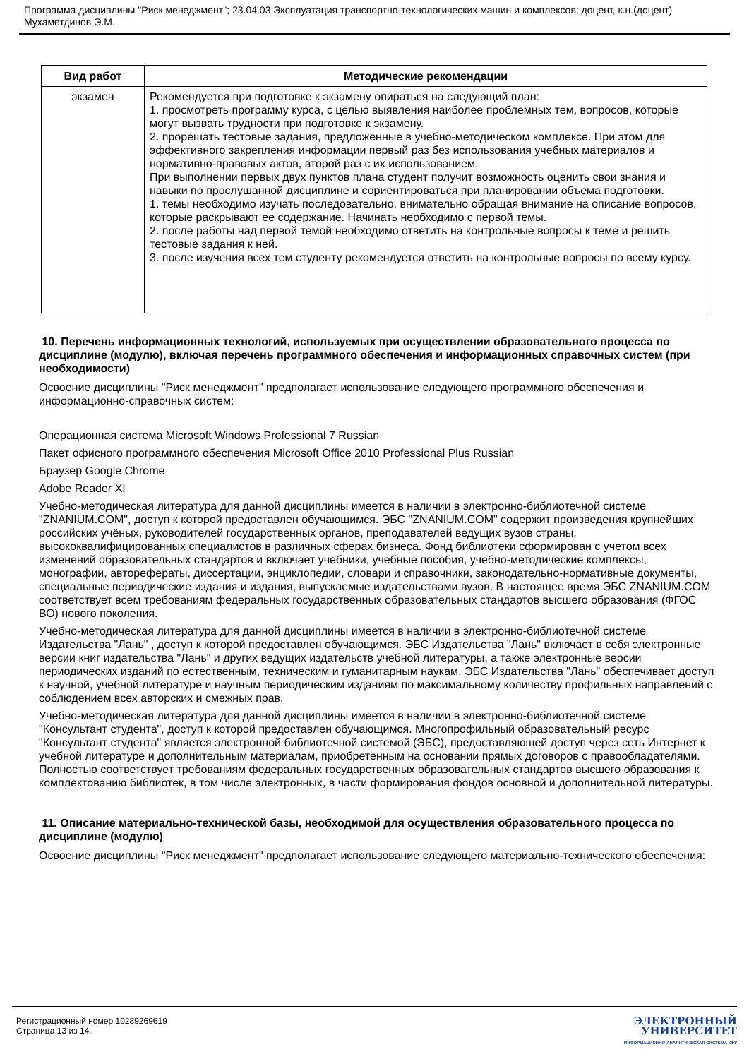Программа дисциплины "Риск менеджмент"; 23.04.03 Эксплуатация транспортно-технологических машин и комплексов; доцент, к.н.(доцент) Мухаметдинов Э.М.
| Вид работ | Методические рекомендации |
| --- | --- |
| экзамен | Рекомендуется при подготовке к экзамену опираться на следующий план: 1. просмотреть программу курса, с целью выявления наиболее проблемных тем, вопросов, которые могут вызвать трудности при подготовке к экзамену. 2. прорешать тестовые задания, предложенные в учебно-методическом комплексе. При этом для эффективного закрепления информации первый раз без использования учебных материалов и нормативно-правовых актов, второй раз с их использованием. При выполнении первых двух пунктов плана студент получит возможность оценить свои знания и навыки по прослушанной дисциплине и сориентироваться при планировании объема подготовки. 1. темы необходимо изучать последовательно, внимательно обращая внимание на описание вопросов, которые раскрывают ее содержание. Начинать необходимо с первой темы. 2. после работы над первой темой необходимо ответить на контрольные вопросы к теме и решить тестовые задания к ней. 3. после изучения всех тем студенту рекомендуется ответить на контрольные вопросы по всему курсу. |
10. Перечень информационных технологий, используемых при осуществлении образовательного процесса по дисциплине (модулю), включая перечень программного обеспечения и информационных справочных систем (при необходимости)
Освоение дисциплины "Риск менеджмент" предполагает использование следующего программного обеспечения и информационно-справочных систем:
Операционная система Microsoft Windows Professional 7 Russian
Пакет офисного программного обеспечения Microsoft Office 2010 Professional Plus Russian
Браузер Google Chrome
Adobe Reader XI
Учебно-методическая литература для данной дисциплины имеется в наличии в электронно-библиотечной системе "ZNANIUM.COM", доступ к которой предоставлен обучающимся. ЭБС "ZNANIUM.COM" содержит произведения крупнейших российских учёных, руководителей государственных органов, преподавателей ведущих вузов страны, высококвалифицированных специалистов в различных сферах бизнеса. Фонд библиотеки сформирован с учетом всех изменений образовательных стандартов и включает учебники, учебные пособия, учебно-методические комплексы, монографии, авторефераты, диссертации, энциклопедии, словари и справочники, законодательно-нормативные документы, специальные периодические издания и издания, выпускаемые издательствами вузов. В настоящее время ЭБС ZNANIUM.COM соответствует всем требованиям федеральных государственных образовательных стандартов высшего образования (ФГОС ВО) нового поколения.
Учебно-методическая литература для данной дисциплины имеется в наличии в электронно-библиотечной системе Издательства "Лань" , доступ к которой предоставлен обучающимся. ЭБС Издательства "Лань" включает в себя электронные версии книг издательства "Лань" и других ведущих издательств учебной литературы, а также электронные версии периодических изданий по естественным, техническим и гуманитарным наукам. ЭБС Издательства "Лань" обеспечивает доступ к научной, учебной литературе и научным периодическим изданиям по максимальному количеству профильных направлений с соблюдением всех авторских и смежных прав.
Учебно-методическая литература для данной дисциплины имеется в наличии в электронно-библиотечной системе "Консультант студента", доступ к которой предоставлен обучающимся. Многопрофильный образовательный ресурс "Консультант студента" является электронной библиотечной системой (ЭБС), предоставляющей доступ через сеть Интернет к учебной литературе и дополнительным материалам, приобретенным на основании прямых договоров с правообладателями. Полностью соответствует требованиям федеральных государственных образовательных стандартов высшего образования к комплектованию библиотек, в том числе электронных, в части формирования фондов основной и дополнительной литературы.
11. Описание материально-технической базы, необходимой для осуществления образовательного процесса по дисциплине (модулю)
Освоение дисциплины "Риск менеджмент" предполагает использование следующего материально-технического обеспечения:
Регистрационный номер 10289269619
Страница 13 из 14.
ЭЛЕКТРОННЫЙ
УНИВЕРСИТЕТ
ИНФОРМАЦИОННО-АНАЛИТИЧЕСКАЯ СИСТЕМА КФУ